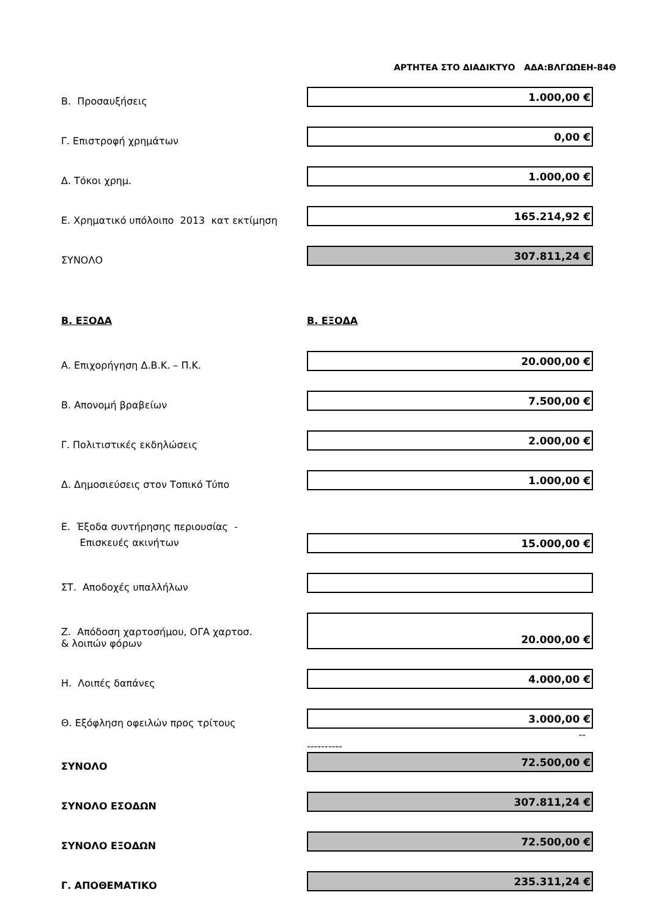ΑΡΤΗΤΕΑ ΣΤΟ ΔΙΑΔΙΚΤΥΟ ΑΔΑ:ΒΛΓΩΩΕΗ-84Θ
| Β. Προσαυξήσεις | 1.000,00 € |
| Γ. Επιστροφή χρημάτων | 0,00 € |
| Δ. Τόκοι χρημ. | 1.000,00 € |
| Ε. Χρηματικό υπόλοιπο 2013 κατ εκτίμηση | 165.214,92 € |
| ΣΥΝΟΛΟ | 307.811,24 € |
| Β. ΕΞΟΔΑ | Β. ΕΞΟΔΑ |
| Α. Επιχορήγηση Δ.Β.Κ. – Π.Κ. | 20.000,00 € |
| Β. Απονομή βραβείων | 7.500,00 € |
| Γ. Πολιτιστικές εκδηλώσεις | 2.000,00 € |
| Δ. Δημοσιεύσεις στον Τοπικό Τύπο | 1.000,00 € |
| Ε. Έξοδα συντήρησης περιουσίας - Επισκευές ακινήτων | 15.000,00 € |
| ΣΤ. Αποδοχές υπαλλήλων | |
| Ζ. Απόδοση χαρτοσήμου, ΟΓΑ χαρτοσ. & λοιπών φόρων | 20.000,00 € |
| Η. Λοιπές δαπάνες | 4.000,00 € |
| Θ. Εξόφληση οφειλών προς τρίτους | 3.000,00 € |
| | -- ---------- |
| ΣΥΝΟΛΟ | 72.500,00 € |
| ΣΥΝΟΛΟ ΕΣΟΔΩΝ | 307.811,24 € |
| ΣΥΝΟΛΟ ΕΞΟΔΩΝ | 72.500,00 € |
| Γ. ΑΠΟΘΕΜΑΤΙΚΟ | 235.311,24 € |